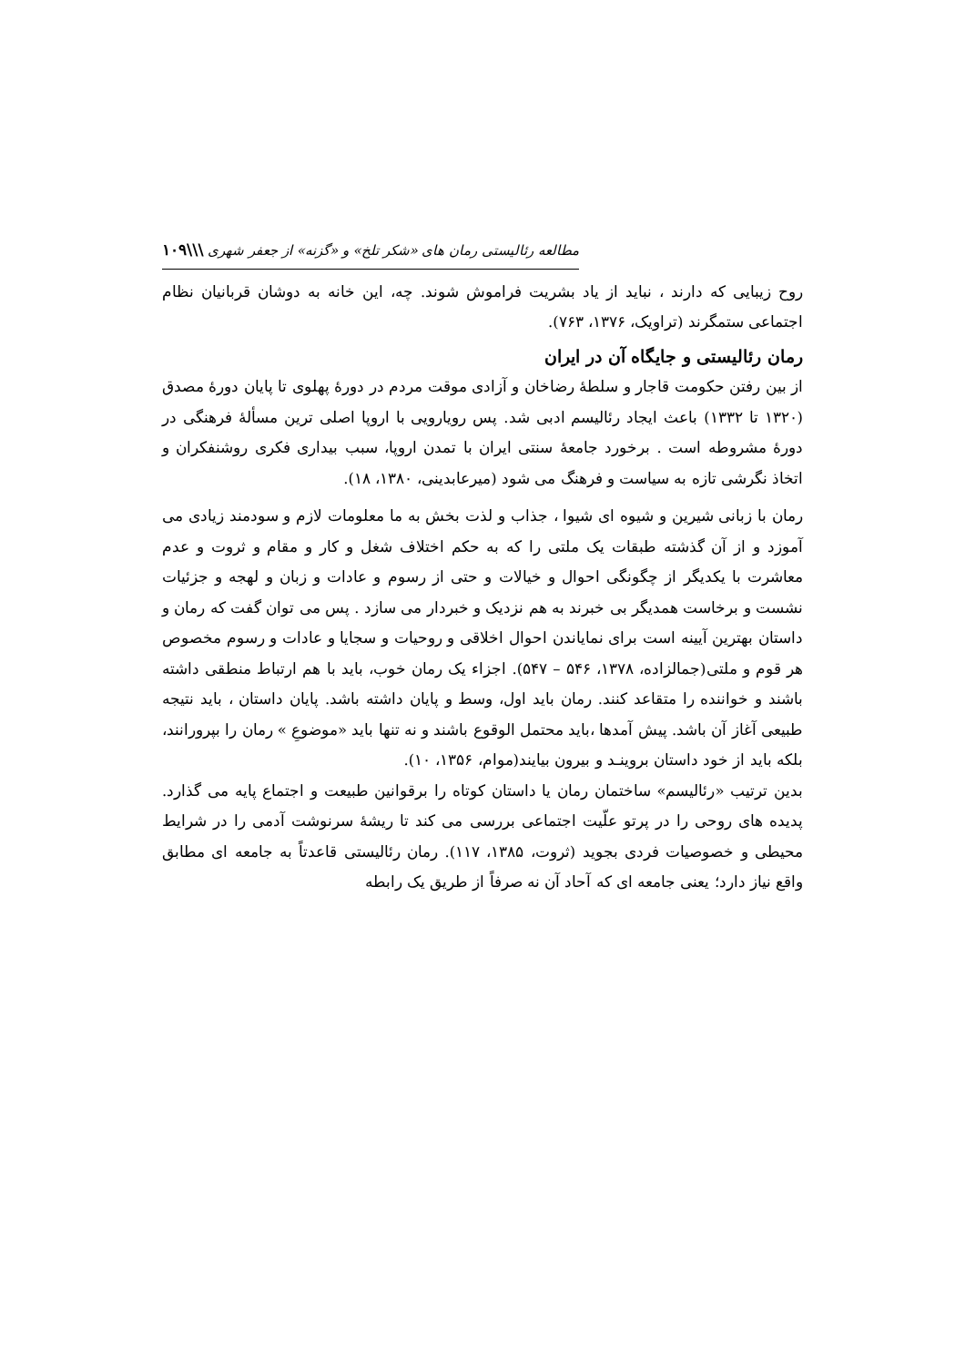مطالعه رئالیستی رمان های «شکر تلخ» و «گزنه» از جعفر شهری \\\۱۰۹
روح زیبایی که دارند ، نباید از یاد بشریت فراموش شوند. چه، این خانه به دوشان قربانیان نظام اجتماعی ستمگرند (تراویک، ۱۳۷۶، ۷۶۳).
رمان رئالیستی و جایگاه آن در ایران
از بین رفتن حکومت قاجار و سلطهٔ رضاخان و آزادی موقت مردم در دورهٔ پهلوی تا پایان دورهٔ مصدق (۱۳۲۰ تا ۱۳۳۲) باعث ایجاد رئالیسم ادبی شد. پس رویارویی با اروپا اصلی ترین مسألهٔ فرهنگی در دورهٔ مشروطه است . برخورد جامعهٔ سنتی ایران با تمدن اروپا، سبب بیداری فکری روشنفکران و اتخاذ نگرشی تازه به سیاست و فرهنگ می شود (میرعابدینی، ۱۳۸۰، ۱۸).
رمان با زبانی شیرین و شیوه ای شیوا ، جذاب و لذت بخش به ما معلومات لازم و سودمند زیادی می آموزد و از آن گذشته طبقات یک ملتی را که به حکم اختلاف شغل و کار و مقام و ثروت و عدم معاشرت با یکدیگر از چگونگی احوال و خیالات و حتی از رسوم و عادات و زبان و لهجه و جزئیات نشست و برخاست همدیگر بی خبرند به هم نزدیک و خبردار می سازد . پس می توان گفت که رمان و داستان بهترین آیینه است برای نمایاندن احوال اخلاقی و روحیات و سجایا و عادات و رسوم مخصوص هر قوم و ملتی(جمالزاده، ۱۳۷۸، ۵۴۶ – ۵۴۷). اجزاء یک رمان خوب، باید با هم ارتباط منطقی داشته باشند و خواننده را متقاعد کنند. رمان باید اول، وسط و پایان داشته باشد. پایان داستان ، باید نتیجه طبیعی آغاز آن باشد. پیش آمدها ،باید محتمل الوقوع باشند و نه تنها باید «موضوعِ » رمان را بپرورانند، بلکه باید از خود داستان بروینـد و بیرون بیایند(موام، ۱۳۵۶، ۱۰).
بدین ترتیب «رئالیسم» ساختمان رمان یا داستان کوتاه را برقوانین طبیعت و اجتماع پایه می گذارد. پدیده های روحی را در پرتو علّیت اجتماعی بررسی می کند تا ریشهٔ سرنوشت آدمی را در شرایط محیطی و خصوصیات فردی بجوید (ثروت، ۱۳۸۵، ۱۱۷). رمان رئالیستی قاعدتاً به جامعه ای مطابق واقع نیاز دارد؛ یعنی جامعه ای که آحاد آن نه صرفاً از طریق یک رابطه